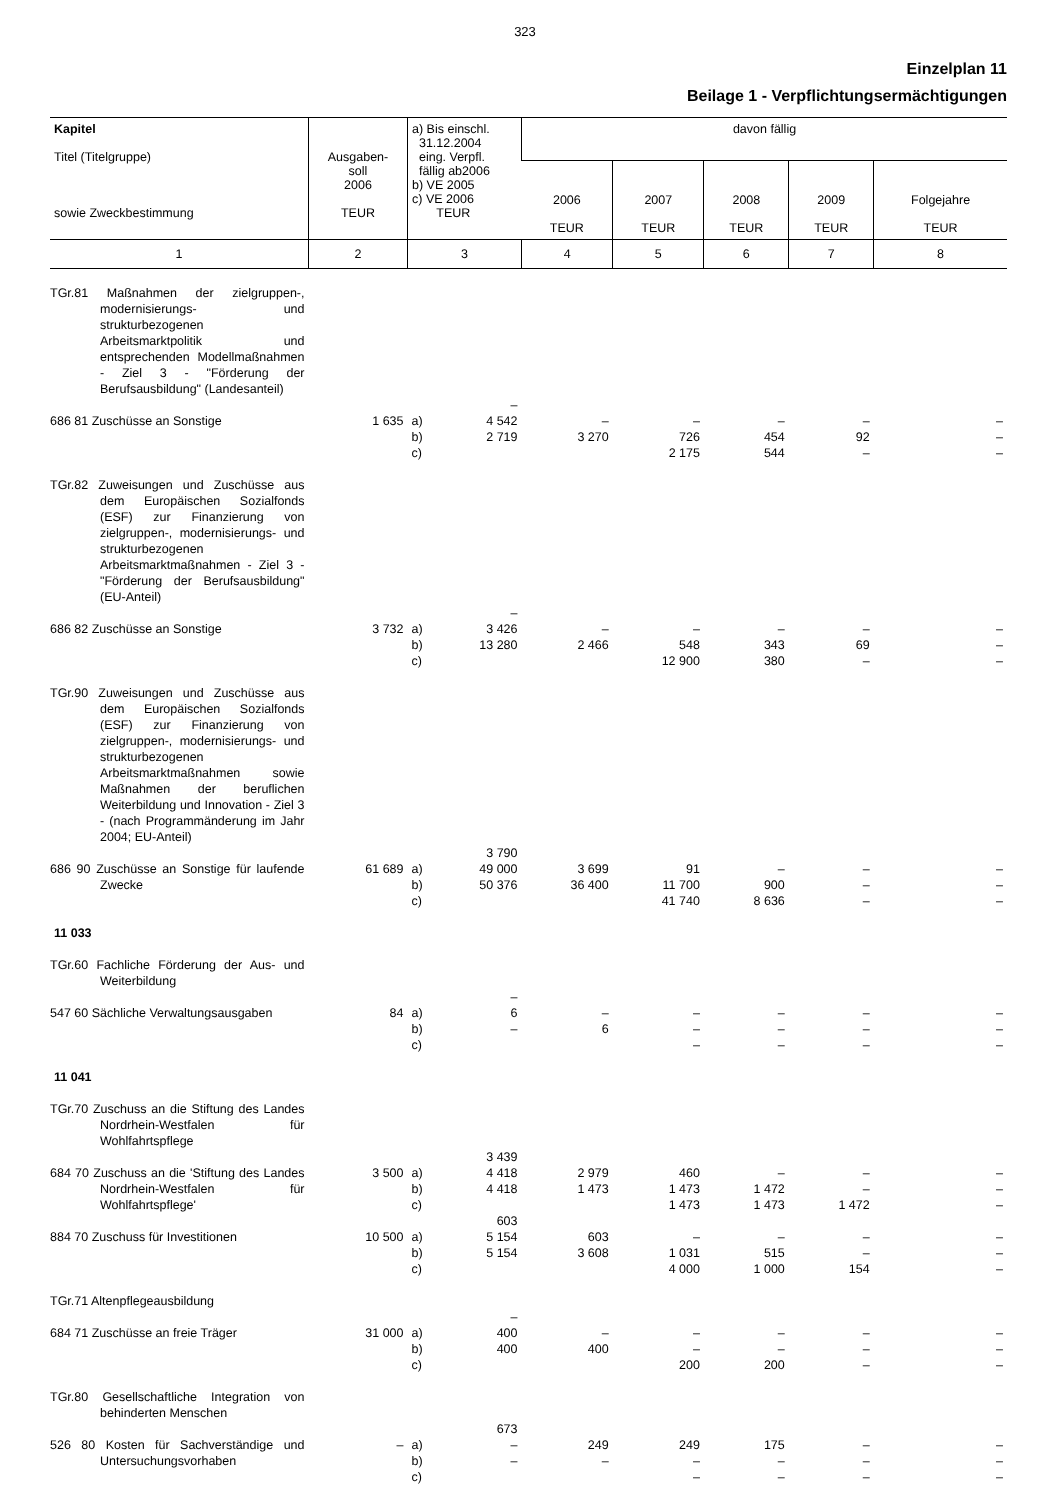323
Einzelplan 11
Beilage 1 - Verpflichtungsermächtigungen
| Kapitel Titel (Titelgruppe) sowie Zweckbestimmung | Ausgaben- soll 2006 TEUR | a) Bis einschl. 31.12.2004 eing. Verpfl. fällig ab2006 b) VE 2005 c) VE 2006 TEUR | davon fällig | | | | |
| --- | --- | --- | --- | --- | --- | --- | --- |
| | | | 2006 TEUR | 2007 TEUR | 2008 TEUR | 2009 TEUR | Folgejahre TEUR |
| 1 | 2 | 3 | 4 | 5 | 6 | 7 | 8 |
| TGr.81 Maßnahmen der zielgruppen-, modernisierungs- und strukturbezogenen Arbeitsmarktpolitik und entsprechenden Modellmaßnahmen - Ziel 3 - "Förderung der Berufsausbildung" (Landesanteil) | | | | | | | |
| 686 81 Zuschüsse an Sonstige | 1 635 | a) b) c) – 4 542 2 719 | – 3 270 | – 726 2 175 | – 454 544 | – 92 – | – – – |
| TGr.82 Zuweisungen und Zuschüsse aus dem Europäischen Sozialfonds (ESF) zur Finanzierung von zielgruppen-, modernisierungs- und strukturbezogenen Arbeitsmarktmaßnahmen - Ziel 3 - "Förderung der Berufsausbildung" (EU-Anteil) | | | | | | | |
| 686 82 Zuschüsse an Sonstige | 3 732 | a) b) c) – 3 426 13 280 | – 2 466 | – 548 12 900 | – 343 380 | – 69 – | – – – |
| TGr.90 Zuweisungen und Zuschüsse aus dem Europäischen Sozialfonds (ESF) zur Finanzierung von zielgruppen-, modernisierungs- und strukturbezogenen Arbeitsmarktmaßnahmen sowie Maßnahmen der beruflichen Weiterbildung und Innovation - Ziel 3 - (nach Programmänderung im Jahr 2004; EU-Anteil) | | | | | | | |
| 686 90 Zuschüsse an Sonstige für laufende Zwecke | 61 689 | a) b) c) 3 790 49 000 50 376 | 3 699 36 400 | 91 11 700 41 740 | – 900 8 636 | – – – | – – – |
| 11 033 | | | | | | | |
| TGr.60 Fachliche Förderung der Aus- und Weiterbildung | | | | | | | |
| 547 60 Sächliche Verwaltungsausgaben | 84 | a) b) c) – 6 – | – 6 | – – – | – – – | – – – | – – – |
| 11 041 | | | | | | | |
| TGr.70 Zuschuss an die Stiftung des Landes Nordrhein-Westfalen für Wohlfahrtspflege | | | | | | | |
| 684 70 Zuschuss an die 'Stiftung des Landes Nordrhein-Westfalen für Wohlfahrtspflege' | 3 500 | a) b) c) 3 439 4 418 4 418 | 2 979 1 473 | 460 1 473 1 473 | – 1 472 1 473 | – – 1 472 | – – – |
| 884 70 Zuschuss für Investitionen | 10 500 | a) b) c) 603 5 154 5 154 | 603 3 608 | – 1 031 4 000 | – 515 1 000 | – – 154 | – – – |
| TGr.71 Altenpflegeausbildung | | | | | | | |
| 684 71 Zuschüsse an freie Träger | 31 000 | a) b) c) – 400 400 | – 400 | – – 200 | – – 200 | – – – | – – – |
| TGr.80 Gesellschaftliche Integration von behinderten Menschen | | | | | | | |
| 526 80 Kosten für Sachverständige und Untersuchungsvorhaben | – | a) b) c) 673 – – | 249 – | 249 – – | 175 – – | – – – | – – – |